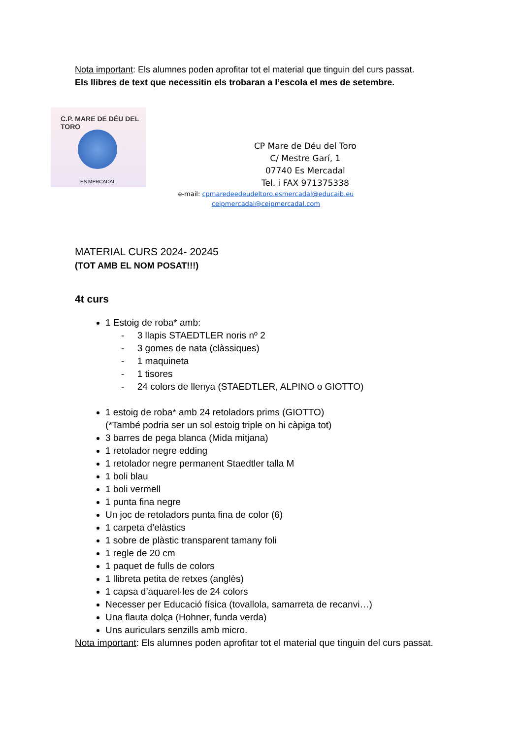Nota important: Els alumnes poden aprofitar tot el material que tinguin del curs passat.
Els llibres de text que necessitin els trobaran a l’escola el mes de setembre.
C.P. MARE DE DÉU DEL TORO
ES MERCADAL
CP Mare de Déu del Toro
C/ Mestre Garí, 1
07740 Es Mercadal
Tel. i FAX 971375338
e-mail: cpmaredee​deudeltoro.esmercadal@educaib.eu
ceipmercadal@ceipmercadal.com
MATERIAL CURS 2024- 20245
(TOT AMB EL NOM POSAT!!!)
4t curs
1 Estoig de roba* amb:
- 3 llapis STAEDTLER noris nº 2
- 3 gomes de nata (clàssiques)
- 1 maquineta
- 1 tisores
- 24 colors de llenya (STAEDTLER, ALPINO o GIOTTO)
1 estoig de roba* amb 24 retoladors prims (GIOTTO)
(*També podria ser un sol estoig triple on hi càpiga tot)
3 barres de pega blanca (Mida mitjana)
1 retolador negre edding
1 retolador negre permanent Staedtler talla M
1 boli blau
1 boli vermell
1 punta fina negre
Un joc de retoladors punta fina de color (6)
1 carpeta d’elàstics
1 sobre de plàstic transparent tamany foli
1 regle de 20 cm
1 paquet de fulls de colors
1 llibreta petita de retxes (anglès)
1 capsa d’aquarel·les de 24 colors
Necesser per Educació física (tovallola, samarreta de recanvi…)
Una flauta dolça (Hohner, funda verda)
Uns auriculars senzills amb micro.
Nota important: Els alumnes poden aprofitar tot el material que tinguin del curs passat.